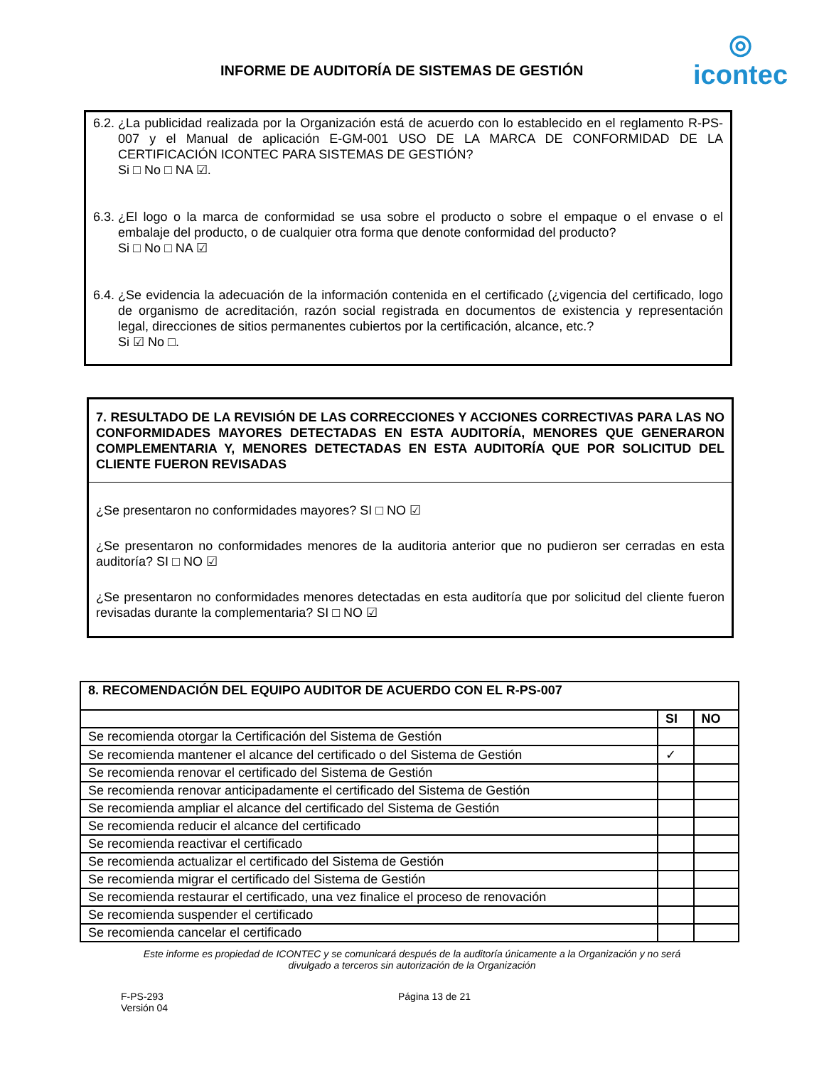INFORME DE AUDITORÍA DE SISTEMAS DE GESTIÓN
◎
icontec
6.2. ¿La publicidad realizada por la Organización está de acuerdo con lo establecido en el reglamento R-PS-007 y el Manual de aplicación E-GM-001 USO DE LA MARCA DE CONFORMIDAD DE LA CERTIFICACIÓN ICONTEC PARA SISTEMAS DE GESTIÓN?
Si □ No □ NA ☑.
6.3. ¿El logo o la marca de conformidad se usa sobre el producto o sobre el empaque o el envase o el embalaje del producto, o de cualquier otra forma que denote conformidad del producto?
Si □ No □ NA ☑
6.4. ¿Se evidencia la adecuación de la información contenida en el certificado (¿vigencia del certificado, logo de organismo de acreditación, razón social registrada en documentos de existencia y representación legal, direcciones de sitios permanentes cubiertos por la certificación, alcance, etc.?
Si ☑ No □.
7. RESULTADO DE LA REVISIÓN DE LAS CORRECCIONES Y ACCIONES CORRECTIVAS PARA LAS NO CONFORMIDADES MAYORES DETECTADAS EN ESTA AUDITORÍA, MENORES QUE GENERARON COMPLEMENTARIA Y, MENORES DETECTADAS EN ESTA AUDITORÍA QUE POR SOLICITUD DEL CLIENTE FUERON REVISADAS
¿Se presentaron no conformidades mayores? SI □ NO ☑
¿Se presentaron no conformidades menores de la auditoria anterior que no pudieron ser cerradas en esta auditoría? SI □ NO ☑
¿Se presentaron no conformidades menores detectadas en esta auditoría que por solicitud del cliente fueron revisadas durante la complementaria? SI □ NO ☑
| 8. RECOMENDACIÓN DEL EQUIPO AUDITOR DE ACUERDO CON EL R-PS-007 | | |
| --- | --- | --- |
| | SI | NO |
| Se recomienda otorgar la Certificación del Sistema de Gestión | | |
| Se recomienda mantener el alcance del certificado o del Sistema de Gestión | ✓ | |
| Se recomienda renovar el certificado del Sistema de Gestión | | |
| Se recomienda renovar anticipadamente el certificado del Sistema de Gestión | | |
| Se recomienda ampliar el alcance del certificado del Sistema de Gestión | | |
| Se recomienda reducir el alcance del certificado | | |
| Se recomienda reactivar el certificado | | |
| Se recomienda actualizar el certificado del Sistema de Gestión | | |
| Se recomienda migrar el certificado del Sistema de Gestión | | |
| Se recomienda restaurar el certificado, una vez finalice el proceso de renovación | | |
| Se recomienda suspender el certificado | | |
| Se recomienda cancelar el certificado | | |
Este informe es propiedad de ICONTEC y se comunicará después de la auditoría únicamente a la Organización y no será
divulgado a terceros sin autorización de la Organización
F-PS-293
Versión 04
Página 13 de 21